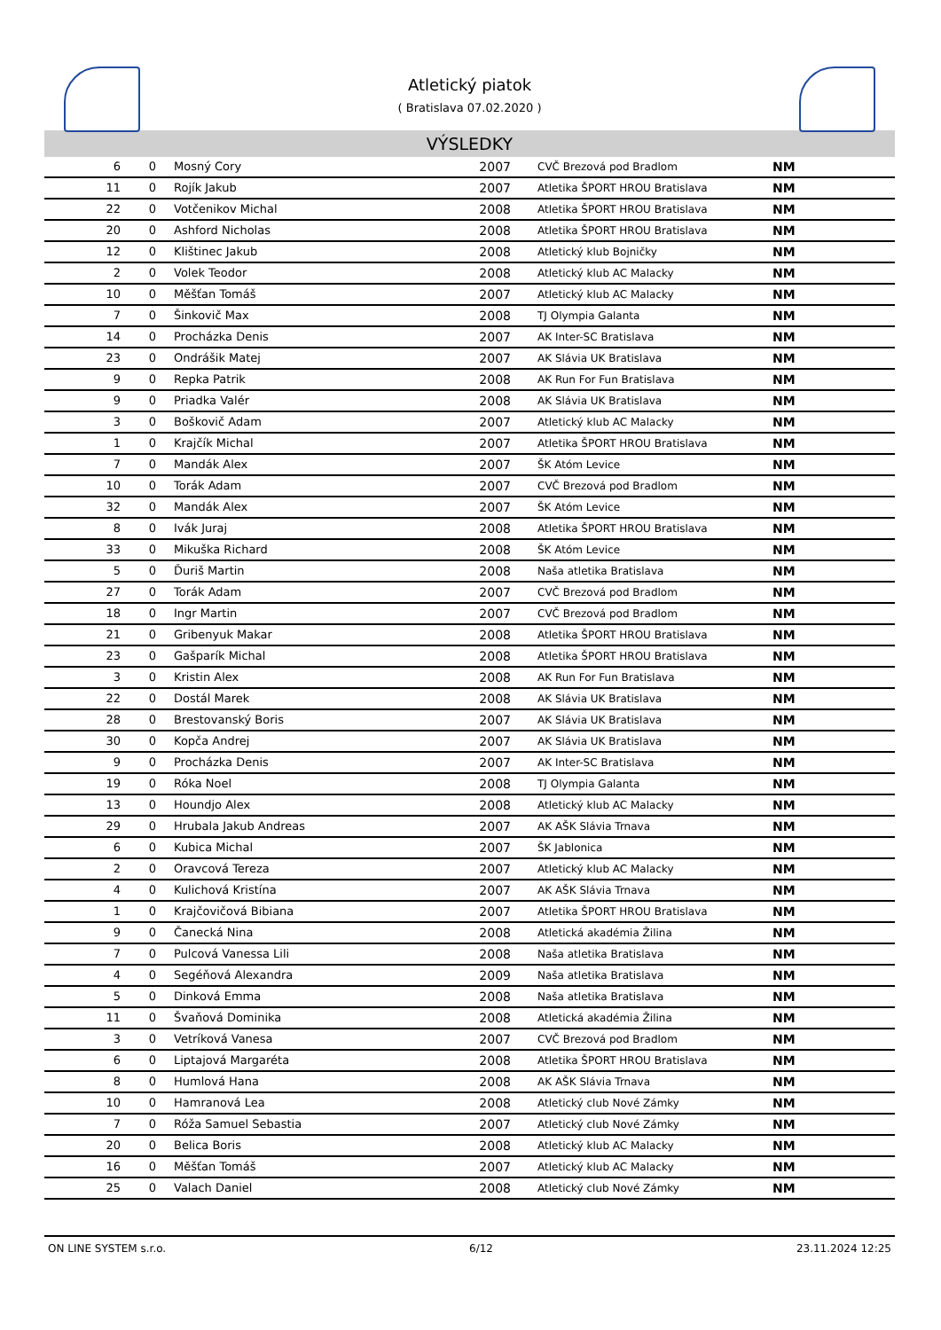Atletický piatok
( Bratislava 07.02.2020 )
VÝSLEDKY
| 6 | 0 | Mosný Cory | 2007 | CVČ Brezová pod Bradlom | NM |
| 11 | 0 | Rojík Jakub | 2007 | Atletika ŠPORT HROU Bratislava | NM |
| 22 | 0 | Votčenikov Michal | 2008 | Atletika ŠPORT HROU Bratislava | NM |
| 20 | 0 | Ashford Nicholas | 2008 | Atletika ŠPORT HROU Bratislava | NM |
| 12 | 0 | Klištinec Jakub | 2008 | Atletický klub Bojničky | NM |
| 2 | 0 | Volek Teodor | 2008 | Atletický klub AC Malacky | NM |
| 10 | 0 | Měšťan Tomáš | 2007 | Atletický klub AC Malacky | NM |
| 7 | 0 | Šinkovič Max | 2008 | TJ Olympia Galanta | NM |
| 14 | 0 | Procházka Denis | 2007 | AK Inter-SC Bratislava | NM |
| 23 | 0 | Ondrášik Matej | 2007 | AK Slávia UK Bratislava | NM |
| 9 | 0 | Repka Patrik | 2008 | AK Run For Fun Bratislava | NM |
| 9 | 0 | Priadka Valér | 2008 | AK Slávia UK Bratislava | NM |
| 3 | 0 | Boškovič Adam | 2007 | Atletický klub AC Malacky | NM |
| 1 | 0 | Krajčík Michal | 2007 | Atletika ŠPORT HROU Bratislava | NM |
| 7 | 0 | Mandák Alex | 2007 | ŠK Atóm Levice | NM |
| 10 | 0 | Torák Adam | 2007 | CVČ Brezová pod Bradlom | NM |
| 32 | 0 | Mandák Alex | 2007 | ŠK Atóm Levice | NM |
| 8 | 0 | Ivák Juraj | 2008 | Atletika ŠPORT HROU Bratislava | NM |
| 33 | 0 | Mikuška Richard | 2008 | ŠK Atóm Levice | NM |
| 5 | 0 | Ďuriš Martin | 2008 | Naša atletika Bratislava | NM |
| 27 | 0 | Torák Adam | 2007 | CVČ Brezová pod Bradlom | NM |
| 18 | 0 | Ingr Martin | 2007 | CVČ Brezová pod Bradlom | NM |
| 21 | 0 | Gribenyuk Makar | 2008 | Atletika ŠPORT HROU Bratislava | NM |
| 23 | 0 | Gašparík Michal | 2008 | Atletika ŠPORT HROU Bratislava | NM |
| 3 | 0 | Kristin Alex | 2008 | AK Run For Fun Bratislava | NM |
| 22 | 0 | Dostál Marek | 2008 | AK Slávia UK Bratislava | NM |
| 28 | 0 | Brestovanský Boris | 2007 | AK Slávia UK Bratislava | NM |
| 30 | 0 | Kopča Andrej | 2007 | AK Slávia UK Bratislava | NM |
| 9 | 0 | Procházka Denis | 2007 | AK Inter-SC Bratislava | NM |
| 19 | 0 | Róka Noel | 2008 | TJ Olympia Galanta | NM |
| 13 | 0 | Houndjo Alex | 2008 | Atletický klub AC Malacky | NM |
| 29 | 0 | Hrubala Jakub Andreas | 2007 | AK AŠK Slávia Trnava | NM |
| 6 | 0 | Kubica Michal | 2007 | ŠK Jablonica | NM |
| 2 | 0 | Oravcová Tereza | 2007 | Atletický klub AC Malacky | NM |
| 4 | 0 | Kulichová Kristína | 2007 | AK AŠK Slávia Trnava | NM |
| 1 | 0 | Krajčovičová Bibiana | 2007 | Atletika ŠPORT HROU Bratislava | NM |
| 9 | 0 | Čanecká Nina | 2008 | Atletická akadémia Žilina | NM |
| 7 | 0 | Pulcová Vanessa Lili | 2008 | Naša atletika Bratislava | NM |
| 4 | 0 | Segéňová Alexandra | 2009 | Naša atletika Bratislava | NM |
| 5 | 0 | Dinková Emma | 2008 | Naša atletika Bratislava | NM |
| 11 | 0 | Švaňová Dominika | 2008 | Atletická akadémia Žilina | NM |
| 3 | 0 | Vetríková Vanesa | 2007 | CVČ Brezová pod Bradlom | NM |
| 6 | 0 | Liptajová Margaréta | 2008 | Atletika ŠPORT HROU Bratislava | NM |
| 8 | 0 | Humlová Hana | 2008 | AK AŠK Slávia Trnava | NM |
| 10 | 0 | Hamranová Lea | 2008 | Atletický club Nové Zámky | NM |
| 7 | 0 | Róža Samuel Sebastia | 2007 | Atletický club Nové Zámky | NM |
| 20 | 0 | Belica Boris | 2008 | Atletický klub AC Malacky | NM |
| 16 | 0 | Měšťan Tomáš | 2007 | Atletický klub AC Malacky | NM |
| 25 | 0 | Valach Daniel | 2008 | Atletický club Nové Zámky | NM |
ON LINE SYSTEM s.r.o. 6/12 23.11.2024 12:25